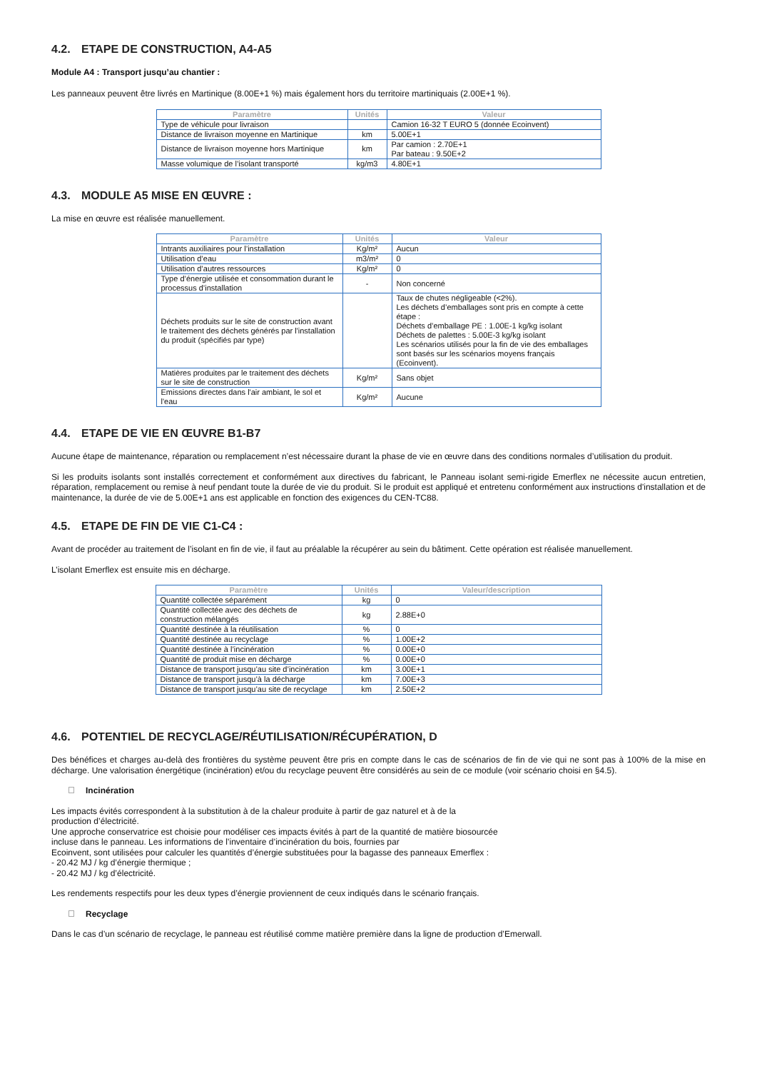4.2. ETAPE DE CONSTRUCTION, A4-A5
Module A4 : Transport jusqu’au chantier :
Les panneaux peuvent être livrés en Martinique (8.00E+1 %) mais également hors du territoire martiniquais (2.00E+1 %).
| Paramètre | Unités | Valeur |
| --- | --- | --- |
| Type de véhicule pour livraison | | Camion 16-32 T EURO 5 (donnée Ecoinvent) |
| Distance de livraison moyenne en Martinique | km | 5.00E+1 |
| Distance de livraison moyenne hors Martinique | km | Par camion : 2.70E+1 Par bateau : 9.50E+2 |
| Masse volumique de l’isolant transporté | kg/m3 | 4.80E+1 |
4.3. MODULE A5 MISE EN ŒUVRE :
La mise en œuvre est réalisée manuellement.
| Paramètre | Unités | Valeur |
| --- | --- | --- |
| Intrants auxiliaires pour l’installation | Kg/m² | Aucun |
| Utilisation d’eau | m3/m² | 0 |
| Utilisation d’autres ressources | Kg/m² | 0 |
| Type d’énergie utilisée et consommation durant le processus d’installation | - | Non concerné |
| Déchets produits sur le site de construction avant le traitement des déchets générés par l'installation du produit (spécifiés par type) | | Taux de chutes négligeable (<2%). Les déchets d’emballages sont pris en compte à cette étape : Déchets d’emballage PE : 1.00E-1 kg/kg isolant Déchets de palettes : 5.00E-3 kg/kg isolant Les scénarios utilisés pour la fin de vie des emballages sont basés sur les scénarios moyens français (Ecoinvent). |
| Matières produites par le traitement des déchets sur le site de construction | Kg/m² | Sans objet |
| Emissions directes dans l'air ambiant, le sol et l'eau | Kg/m² | Aucune |
4.4. ETAPE DE VIE EN ŒUVRE B1-B7
Aucune étape de maintenance, réparation ou remplacement n’est nécessaire durant la phase de vie en œuvre dans des conditions normales d’utilisation du produit.
Si les produits isolants sont installés correctement et conformément aux directives du fabricant, le Panneau isolant semi-rigide Emerflex ne nécessite aucun entretien, réparation, remplacement ou remise à neuf pendant toute la durée de vie du produit. Si le produit est appliqué et entretenu conformément aux instructions d'installation et de maintenance, la durée de vie de 5.00E+1 ans est applicable en fonction des exigences du CEN-TC88.
4.5. ETAPE DE FIN DE VIE C1-C4 :
Avant de procéder au traitement de l’isolant en fin de vie, il faut au préalable la récupérer au sein du bâtiment. Cette opération est réalisée manuellement.
L’isolant Emerflex est ensuite mis en décharge.
| Paramètre | Unités | Valeur/description |
| --- | --- | --- |
| Quantité collectée séparément | kg | 0 |
| Quantité collectée avec des déchets de construction mélangés | kg | 2.88E+0 |
| Quantité destinée à la réutilisation | % | 0 |
| Quantité destinée au recyclage | % | 1.00E+2 |
| Quantité destinée à l’incinération | % | 0.00E+0 |
| Quantité de produit mise en décharge | % | 0.00E+0 |
| Distance de transport jusqu’au site d’incinération | km | 3.00E+1 |
| Distance de transport jusqu’à la décharge | km | 7.00E+3 |
| Distance de transport jusqu’au site de recyclage | km | 2.50E+2 |
4.6. POTENTIEL DE RECYCLAGE/RÉUTILISATION/RÉCUPÉRATION, D
Des bénéfices et charges au-delà des frontières du système peuvent être pris en compte dans le cas de scénarios de fin de vie qui ne sont pas à 100% de la mise en décharge. Une valorisation énergétique (incinération) et/ou du recyclage peuvent être considérés au sein de ce module (voir scénario choisi en §4.5).
Incinération
Les impacts évités correspondent à la substitution à de la chaleur produite à partir de gaz naturel et à de la
production d’électricité.
Une approche conservatrice est choisie pour modéliser ces impacts évités à part de la quantité de matière biosourcée
incluse dans le panneau. Les informations de l’inventaire d’incinération du bois, fournies par
Ecoinvent, sont utilisées pour calculer les quantités d’énergie substituées pour la bagasse des panneaux Emerflex :
- 20.42 MJ / kg d’énergie thermique ;
- 20.42 MJ / kg d’électricité.
Les rendements respectifs pour les deux types d’énergie proviennent de ceux indiqués dans le scénario français.
Recyclage
Dans le cas d’un scénario de recyclage, le panneau est réutilisé comme matière première dans la ligne de production d’Emerwall.